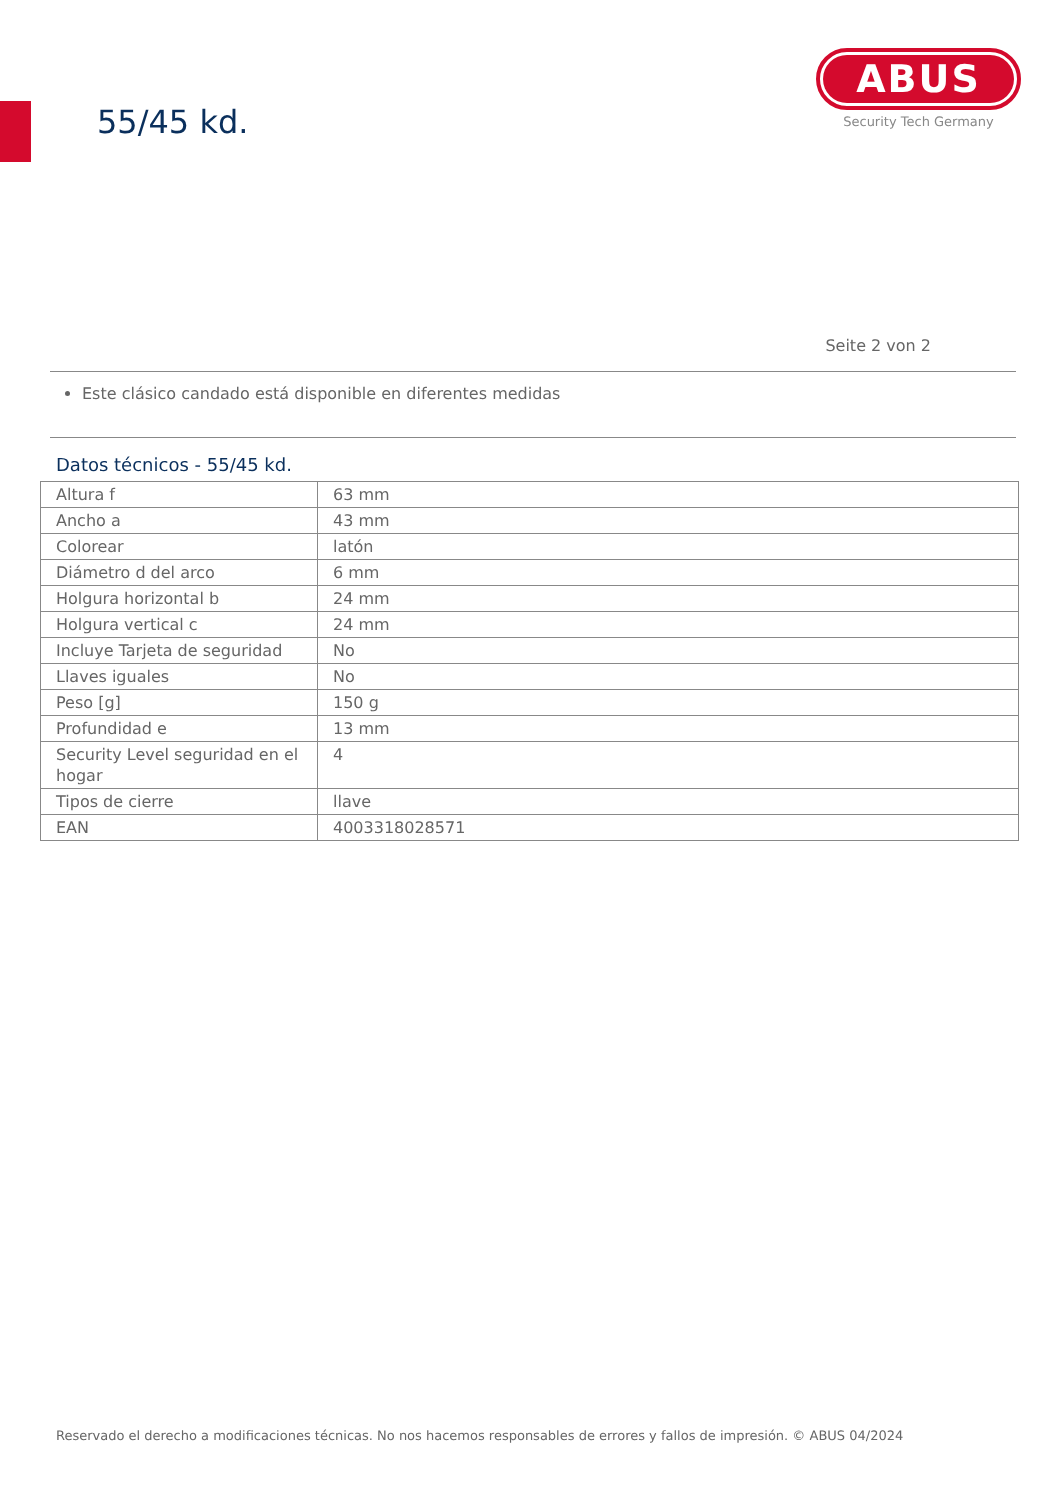55/45 kd.
ABUS
Security Tech Germany
Seite 2 von 2
Este clásico candado está disponible en diferentes medidas
Datos técnicos - 55/45 kd.
| Altura f | 63 mm |
| Ancho a | 43 mm |
| Colorear | latón |
| Diámetro d del arco | 6 mm |
| Holgura horizontal b | 24 mm |
| Holgura vertical c | 24 mm |
| Incluye Tarjeta de seguridad | No |
| Llaves iguales | No |
| Peso [g] | 150 g |
| Profundidad e | 13 mm |
| Security Level seguridad en el hogar | 4 |
| Tipos de cierre | llave |
| EAN | 4003318028571 |
Reservado el derecho a modificaciones técnicas. No nos hacemos responsables de errores y fallos de impresión. © ABUS 04/2024